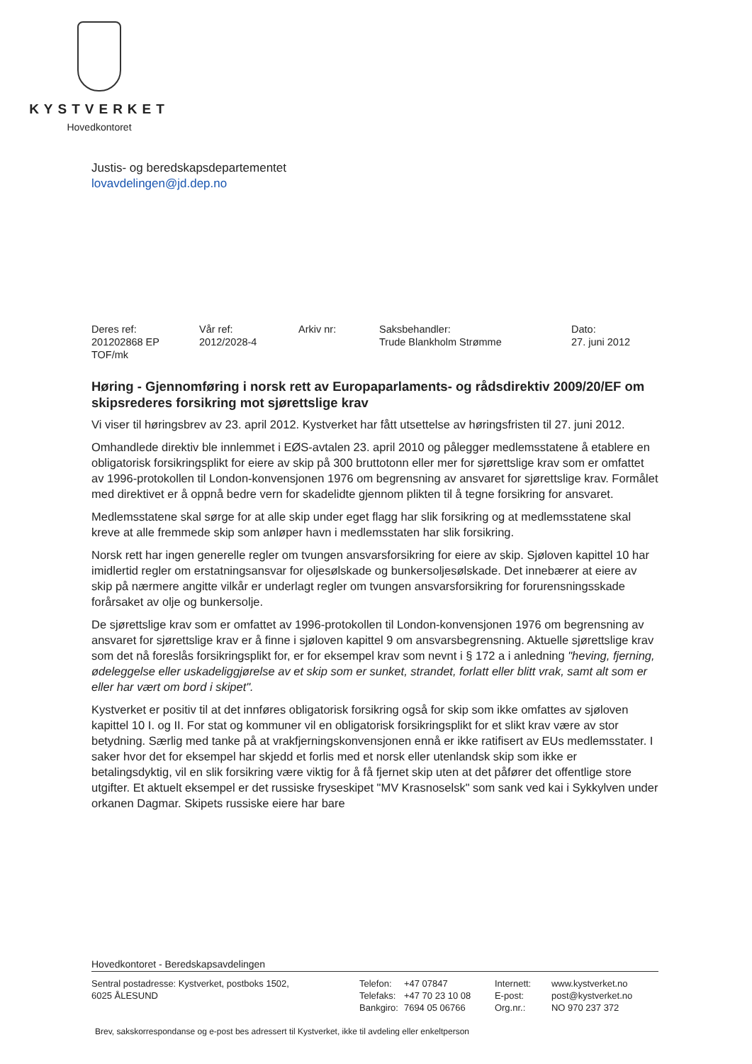KYSTVERKET
Hovedkontoret
Justis- og beredskapsdepartementet
lovavdelingen@jd.dep.no
| Deres ref: 201202868 EP TOF/mk | Vår ref: 2012/2028-4 | Arkiv nr: | Saksbehandler: Trude Blankholm Strømme | Dato: 27. juni 2012 |
Høring - Gjennomføring i norsk rett av Europaparlaments- og rådsdirektiv 2009/20/EF om skipsrederes forsikring mot sjørettslige krav
Vi viser til høringsbrev av 23. april 2012. Kystverket har fått utsettelse av høringsfristen til 27. juni 2012.
Omhandlede direktiv ble innlemmet i EØS-avtalen 23. april 2010 og pålegger medlemsstatene å etablere en obligatorisk forsikringsplikt for eiere av skip på 300 bruttotonn eller mer for sjørettslige krav som er omfattet av 1996-protokollen til London-konvensjonen 1976 om begrensning av ansvaret for sjørettslige krav. Formålet med direktivet er å oppnå bedre vern for skadelidte gjennom plikten til å tegne forsikring for ansvaret.
Medlemsstatene skal sørge for at alle skip under eget flagg har slik forsikring og at medlemsstatene skal kreve at alle fremmede skip som anløper havn i medlemsstaten har slik forsikring.
Norsk rett har ingen generelle regler om tvungen ansvarsforsikring for eiere av skip. Sjøloven kapittel 10 har imidlertid regler om erstatningsansvar for oljesølskade og bunkersoljesølskade. Det innebærer at eiere av skip på nærmere angitte vilkår er underlagt regler om tvungen ansvarsforsikring for forurensningsskade forårsaket av olje og bunkersolje.
De sjørettslige krav som er omfattet av 1996-protokollen til London-konvensjonen 1976 om begrensning av ansvaret for sjørettslige krav er å finne i sjøloven kapittel 9 om ansvarsbegrensning. Aktuelle sjørettslige krav som det nå foreslås forsikringsplikt for, er for eksempel krav som nevnt i § 172 a i anledning "heving, fjerning, ødeleggelse eller uskadeliggjørelse av et skip som er sunket, strandet, forlatt eller blitt vrak, samt alt som er eller har vært om bord i skipet".
Kystverket er positiv til at det innføres obligatorisk forsikring også for skip som ikke omfattes av sjøloven kapittel 10 I. og II. For stat og kommuner vil en obligatorisk forsikringsplikt for et slikt krav være av stor betydning. Særlig med tanke på at vrakfjerningskonvensjonen ennå er ikke ratifisert av EUs medlemsstater. I saker hvor det for eksempel har skjedd et forlis med et norsk eller utenlandsk skip som ikke er betalingsdyktig, vil en slik forsikring være viktig for å få fjernet skip uten at det påfører det offentlige store utgifter. Et aktuelt eksempel er det russiske fryseskipet "MV Krasnoselsk" som sank ved kai i Sykkylven under orkanen Dagmar. Skipets russiske eiere har bare
Hovedkontoret - Beredskapsavdelingen
| Sentral postadresse: Kystverket, postboks 1502, 6025 ÅLESUND | Telefon: Telefaks: Bankgiro: | +47 07847 +47 70 23 10 08 7694 05 06766 | Internett: E-post: Org.nr.: | www.kystverket.no post@kystverket.no NO 970 237 372 |
Brev, sakskorrespondanse og e-post bes adressert til Kystverket, ikke til avdeling eller enkeltperson